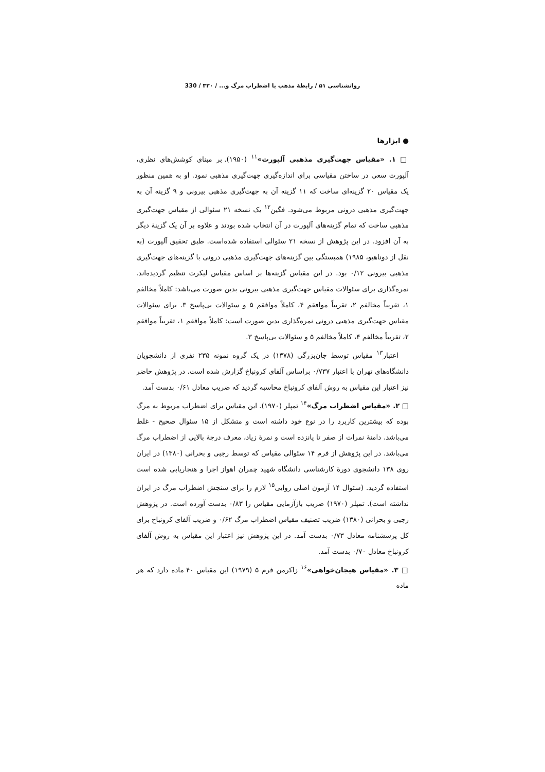روانشناسی ۵۱ / رابطهٔ مذهب با اضطراب مرگ و... / ۳۳۰ / 330
● ابزارها
□ ۱. «مقیاس جهت‌گیری مذهبی آلپورت»<sup>۱۱</sup> (۱۹۵۰). بر مبنای کوشش‌های نظری، آلپورت سعی در ساختن مقیاسی برای اندازه‌گیری جهت‌گیری مذهبی نمود. او به همین منظور یک مقیاس ۲۰ گزینه‌ای ساخت که ۱۱ گزینه آن به جهت‌گیری مذهبی بیرونی و ۹ گزینه آن به جهت‌گیری مذهبی درونی مربوط می‌شود. فگین<sup>۱۲</sup> یک نسخه ۲۱ سئوالی از مقیاس جهت‌گیری مذهبی ساخت که تمام گزینه‌های آلپورت در آن انتخاب شده بودند و علاوه بر آن یک گزینهٔ دیگر به آن افزود. در این پژوهش از نسخه ۲۱ سئوالی استفاده شده‌است. طبق تحقیق آلپورت (به نقل از دوناهیو، ۱۹۸۵) همبستگی بین گزینه‌های جهت‌گیری مذهبی درونی با گزینه‌های جهت‌گیری مذهبی بیرونی ۰/۱۲ بود. در این مقیاس گزینه‌ها بر اساس مقیاس لیکرت تنظیم گردیده‌اند. نمره‌گذاری برای سئوالات مقیاس جهت‌گیری مذهبی بیرونی بدین صورت می‌باشد: کاملاً مخالفم ۱، تقریباً مخالفم ۲، تقریباً موافقم ۴، کاملاً موافقم ۵ و سئوالات بی‌پاسخ ۳. برای سئوالات مقیاس جهت‌گیری مذهبی درونی نمره‌گذاری بدین صورت است: کاملاً موافقم ۱، تقریباً موافقم ۲، تقریباً مخالفم ۴، کاملاً مخالفم ۵ و سئوالات بی‌پاسخ ۳.
اعتبار<sup>۱۳</sup> مقیاس توسط جان‌بزرگی (۱۳۷۸) در یک گروه نمونه ۲۳۵ نفری از دانشجویان دانشگاه‌های تهران با اعتبار ۰/۷۳۷ براساس آلفای کرونباخ گزارش شده است. در پژوهش حاضر نیز اعتبار این مقیاس به روش آلفای کرونباخ محاسبه گردید که ضریب معادل ۰/۶۱ بدست آمد.
□ ۲. «مقیاس اضطراب مرگ»<sup>۱۴</sup> تمپلر (۱۹۷۰). این مقیاس برای اضطراب مربوط به مرگ بوده که بیشترین کاربرد را در نوع خود داشته است و متشکل از ۱۵ سئوال صحیح - غلط می‌باشد. دامنهٔ نمرات از صفر تا پانزده است و نمرهٔ زیاد، معرف درجهٔ بالایی از اضطراب مرگ می‌باشد. در این پژوهش از فرم ۱۴ سئوالی مقیاس که توسط رجبی و بحرانی (۱۳۸۰) در ایران روی ۱۳۸ دانشجوی دورهٔ کارشناسی دانشگاه شهید چمران اهواز اجرا و هنجاریابی شده است استفاده گردید. (سئوال ۱۴ آزمون اصلی روایی<sup>۱۵</sup> لازم را برای سنجش اضطراب مرگ در ایران نداشته است). تمپلر (۱۹۷۰) ضریب بازآزمایی مقیاس را ۰/۸۳ بدست آورده است. در پژوهش رجبی و بحرانی (۱۳۸۰) ضریب تصنیف مقیاس اضطراب مرگ ۰/۶۲ و ضریب آلفای کرونباخ برای کل پرسشنامه معادل ۰/۷۳ بدست آمد. در این پژوهش نیز اعتبار این مقیاس به روش آلفای کرونباخ معادل ۰/۷۰ بدست آمد.
□ ۳. «مقیاس هیجان‌خواهی»<sup>۱۶</sup> زاکرمن فرم ۵ (۱۹۷۹) این مقیاس ۴۰ ماده دارد که هر ماده